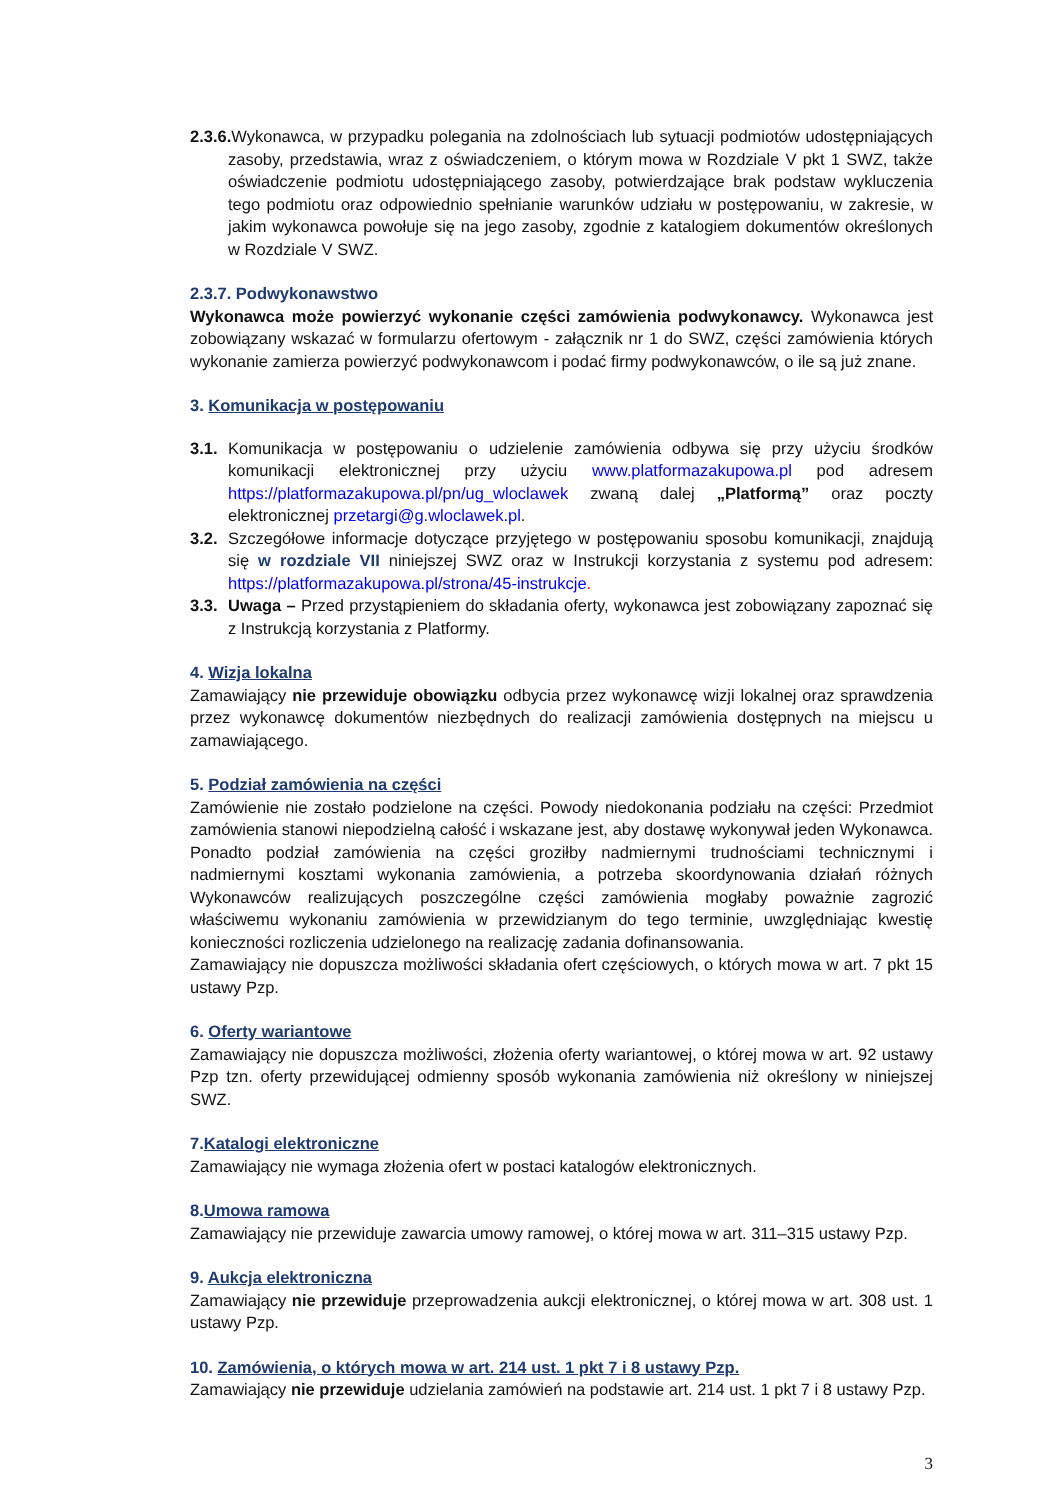2.3.6. Wykonawca, w przypadku polegania na zdolnościach lub sytuacji podmiotów udostępniających zasoby, przedstawia, wraz z oświadczeniem, o którym mowa w Rozdziale V pkt 1 SWZ, także oświadczenie podmiotu udostępniającego zasoby, potwierdzające brak podstaw wykluczenia tego podmiotu oraz odpowiednio spełnianie warunków udziału w postępowaniu, w zakresie, w jakim wykonawca powołuje się na jego zasoby, zgodnie z katalogiem dokumentów określonych w Rozdziale V SWZ.
2.3.7. Podwykonawstwo
Wykonawca może powierzyć wykonanie części zamówienia podwykonawcy. Wykonawca jest zobowiązany wskazać w formularzu ofertowym - załącznik nr 1 do SWZ, części zamówienia których wykonanie zamierza powierzyć podwykonawcom i podać firmy podwykonawców, o ile są już znane.
3. Komunikacja w postępowaniu
3.1.
Komunikacja w postępowaniu o udzielenie zamówienia odbywa się przy użyciu środków komunikacji elektronicznej przy użyciu www.platformazakupowa.pl pod adresem https://platformazakupowa.pl/pn/ug_wloclawek zwaną dalej „Platformą” oraz poczty elektronicznej przetargi@g.wloclawek.pl.
3.2.
Szczegółowe informacje dotyczące przyjętego w postępowaniu sposobu komunikacji, znajdują się w rozdziale VII niniejszej SWZ oraz w Instrukcji korzystania z systemu pod adresem: https://platformazakupowa.pl/strona/45-instrukcje.
3.3.
Uwaga – Przed przystąpieniem do składania oferty, wykonawca jest zobowiązany zapoznać się z Instrukcją korzystania z Platformy.
4. Wizja lokalna
Zamawiający nie przewiduje obowiązku odbycia przez wykonawcę wizji lokalnej oraz sprawdzenia przez wykonawcę dokumentów niezbędnych do realizacji zamówienia dostępnych na miejscu u zamawiającego.
5. Podział zamówienia na części
Zamówienie nie zostało podzielone na części. Powody niedokonania podziału na części: Przedmiot zamówienia stanowi niepodzielną całość i wskazane jest, aby dostawę wykonywał jeden Wykonawca. Ponadto podział zamówienia na części groziłby nadmiernymi trudnościami technicznymi i nadmiernymi kosztami wykonania zamówienia, a potrzeba skoordynowania działań różnych Wykonawców realizujących poszczególne części zamówienia mogłaby poważnie zagrozić właściwemu wykonaniu zamówienia w przewidzianym do tego terminie, uwzględniając kwestię konieczności rozliczenia udzielonego na realizację zadania dofinansowania.
Zamawiający nie dopuszcza możliwości składania ofert częściowych, o których mowa w art. 7 pkt 15 ustawy Pzp.
6. Oferty wariantowe
Zamawiający nie dopuszcza możliwości, złożenia oferty wariantowej, o której mowa w art. 92 ustawy Pzp tzn. oferty przewidującej odmienny sposób wykonania zamówienia niż określony w niniejszej SWZ.
7.Katalogi elektroniczne
Zamawiający nie wymaga złożenia ofert w postaci katalogów elektronicznych.
8.Umowa ramowa
Zamawiający nie przewiduje zawarcia umowy ramowej, o której mowa w art. 311–315 ustawy Pzp.
9. Aukcja elektroniczna
Zamawiający nie przewiduje przeprowadzenia aukcji elektronicznej, o której mowa w art. 308 ust. 1 ustawy Pzp.
10. Zamówienia, o których mowa w art. 214 ust. 1 pkt 7 i 8 ustawy Pzp.
Zamawiający nie przewiduje udzielania zamówień na podstawie art. 214 ust. 1 pkt 7 i 8 ustawy Pzp.
3